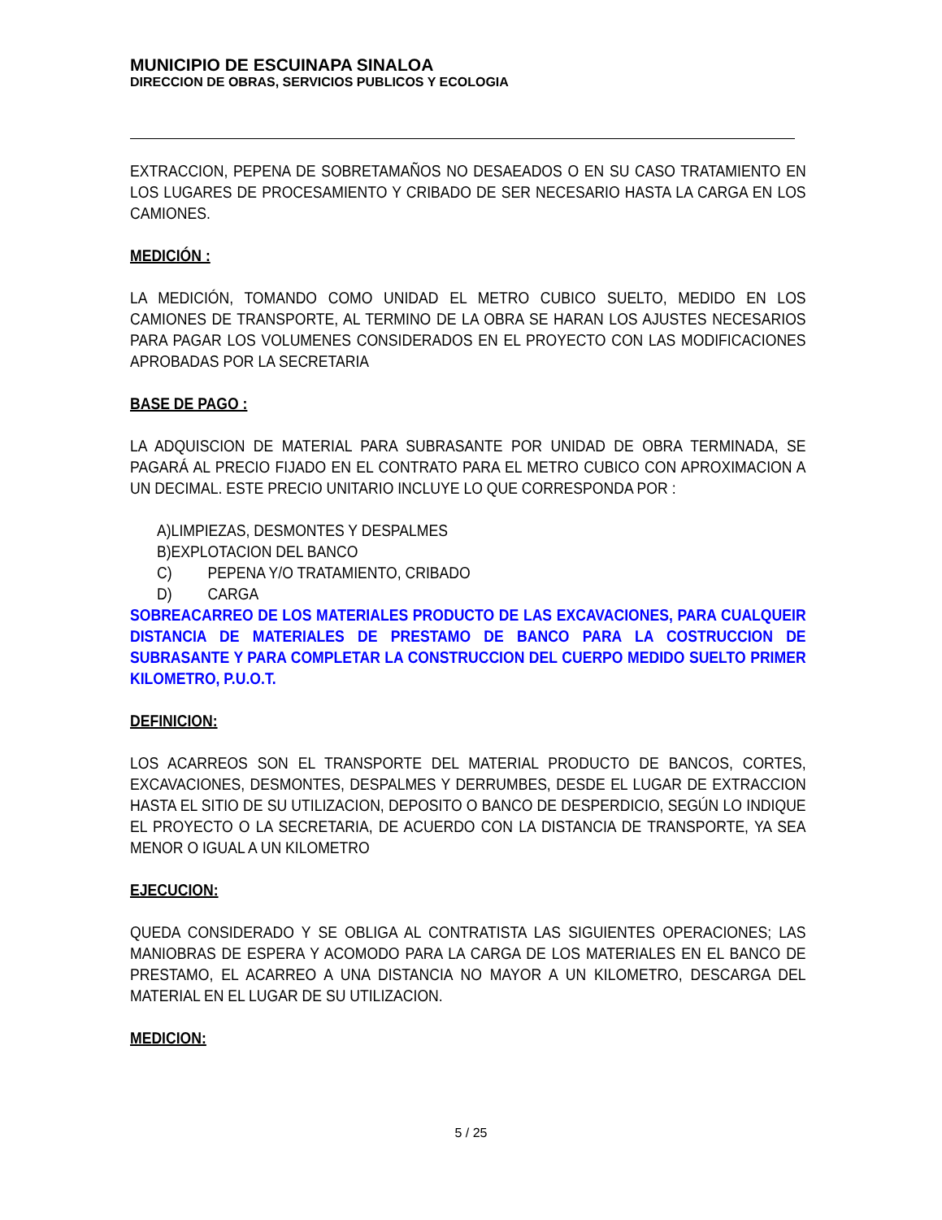MUNICIPIO DE ESCUINAPA SINALOA
DIRECCION DE OBRAS, SERVICIOS PUBLICOS Y ECOLOGIA
EXTRACCION, PEPENA DE SOBRETAMAÑOS NO DESAEADOS O EN SU CASO TRATAMIENTO EN LOS LUGARES DE PROCESAMIENTO Y CRIBADO DE SER NECESARIO HASTA LA CARGA EN LOS CAMIONES.
MEDICIÓN :
LA MEDICIÓN, TOMANDO COMO UNIDAD EL METRO CUBICO SUELTO, MEDIDO EN LOS CAMIONES DE TRANSPORTE, AL TERMINO DE LA OBRA SE HARAN LOS AJUSTES NECESARIOS PARA PAGAR LOS VOLUMENES CONSIDERADOS EN EL PROYECTO CON LAS MODIFICACIONES APROBADAS POR LA SECRETARIA
BASE DE PAGO :
LA ADQUISCION DE MATERIAL PARA SUBRASANTE POR UNIDAD DE OBRA TERMINADA, SE PAGARÁ AL PRECIO FIJADO EN EL CONTRATO PARA EL METRO CUBICO CON APROXIMACION A UN DECIMAL. ESTE PRECIO UNITARIO INCLUYE LO QUE CORRESPONDA POR :
A)LIMPIEZAS, DESMONTES Y DESPALMES
B)EXPLOTACION DEL BANCO
C) PEPENA Y/O TRATAMIENTO, CRIBADO
D) CARGA
SOBREACARREO DE LOS MATERIALES PRODUCTO DE LAS EXCAVACIONES, PARA CUALQUEIR DISTANCIA DE MATERIALES DE PRESTAMO DE BANCO PARA LA COSTRUCCION DE SUBRASANTE Y PARA COMPLETAR LA CONSTRUCCION DEL CUERPO MEDIDO SUELTO PRIMER KILOMETRO, P.U.O.T.
DEFINICION:
LOS ACARREOS SON EL TRANSPORTE DEL MATERIAL PRODUCTO DE BANCOS, CORTES, EXCAVACIONES, DESMONTES, DESPALMES Y DERRUMBES, DESDE EL LUGAR DE EXTRACCION HASTA EL SITIO DE SU UTILIZACION, DEPOSITO O BANCO DE DESPERDICIO, SEGÚN LO INDIQUE EL PROYECTO O LA SECRETARIA, DE ACUERDO CON LA DISTANCIA DE TRANSPORTE, YA SEA MENOR O IGUAL A UN KILOMETRO
EJECUCION:
QUEDA CONSIDERADO Y SE OBLIGA AL CONTRATISTA LAS SIGUIENTES OPERACIONES; LAS MANIOBRAS DE ESPERA Y ACOMODO PARA LA CARGA DE LOS MATERIALES EN EL BANCO DE PRESTAMO, EL ACARREO A UNA DISTANCIA NO MAYOR A UN KILOMETRO, DESCARGA DEL MATERIAL EN EL LUGAR DE SU UTILIZACION.
MEDICION:
5 / 25